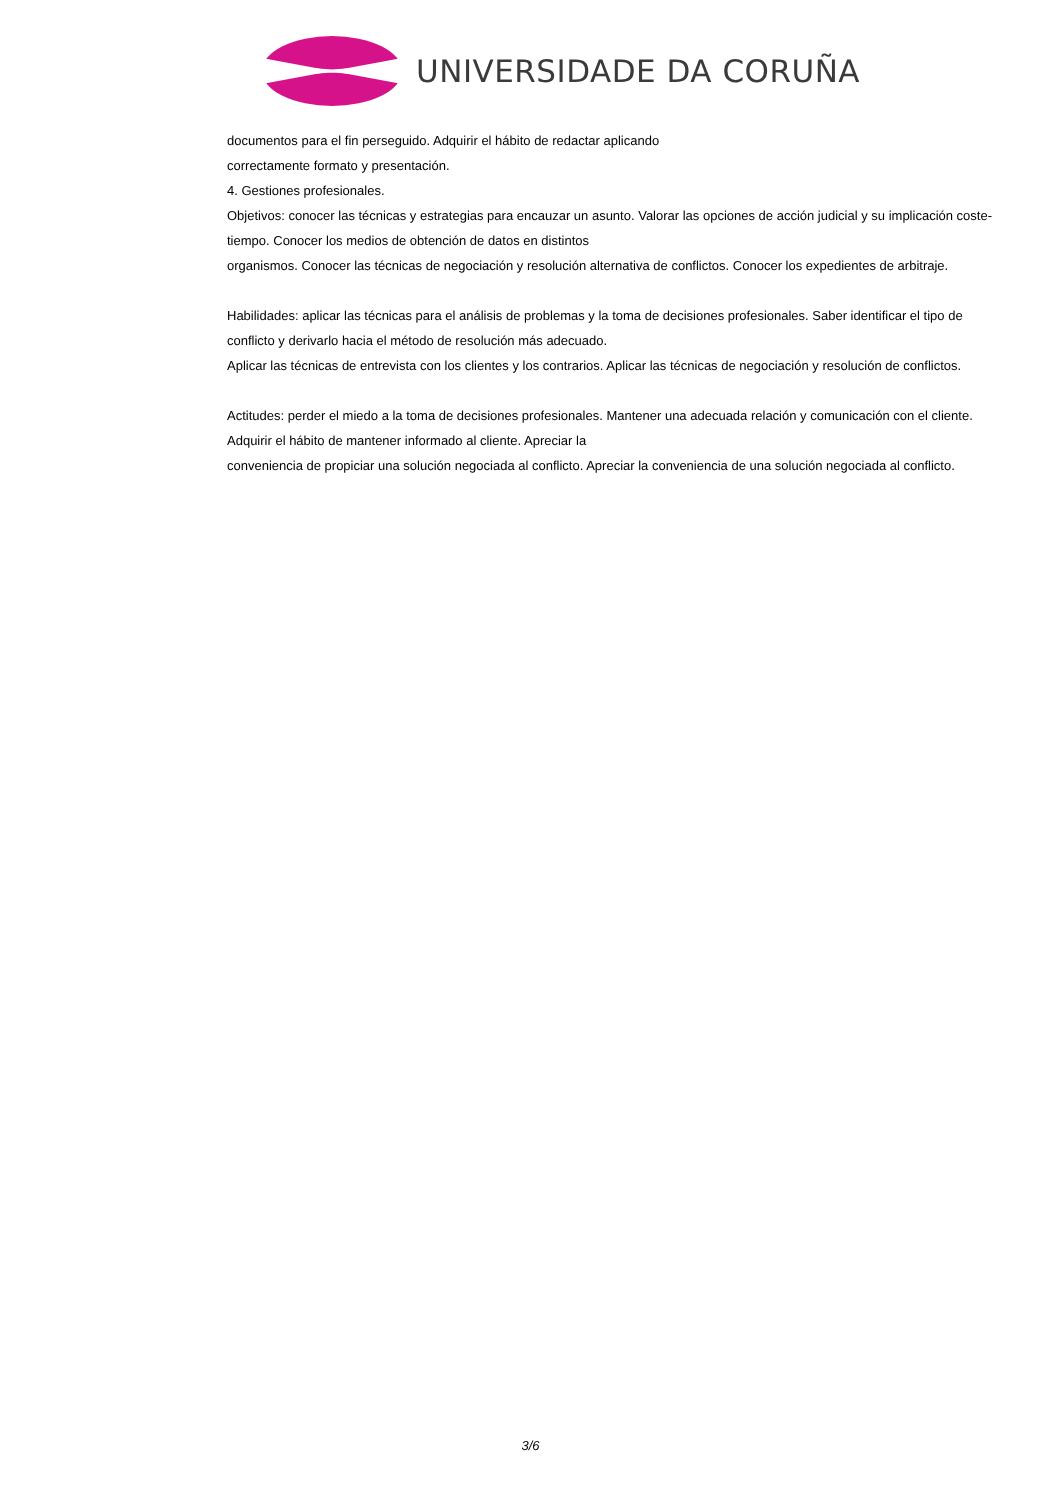UNIVERSIDADE DA CORUÑA
documentos para el fin perseguido. Adquirir el hábito de redactar aplicando
correctamente formato y presentación.
4. Gestiones profesionales.
Objetivos: conocer las técnicas y estrategias para encauzar un asunto. Valorar las opciones de acción judicial y su implicación coste-tiempo. Conocer los medios de obtención de datos en distintos
organismos. Conocer las técnicas de negociación y resolución alternativa de conflictos. Conocer los expedientes de arbitraje.
Habilidades: aplicar las técnicas para el análisis de problemas y la toma de decisiones profesionales. Saber identificar el tipo de conflicto y derivarlo hacia el método de resolución más adecuado.
Aplicar las técnicas de entrevista con los clientes y los contrarios. Aplicar las técnicas de negociación y resolución de conflictos.
Actitudes: perder el miedo a la toma de decisiones profesionales. Mantener una adecuada relación y comunicación con el cliente. Adquirir el hábito de mantener informado al cliente. Apreciar la
conveniencia de propiciar una solución negociada al conflicto. Apreciar la conveniencia de una solución negociada al conflicto.
3/6